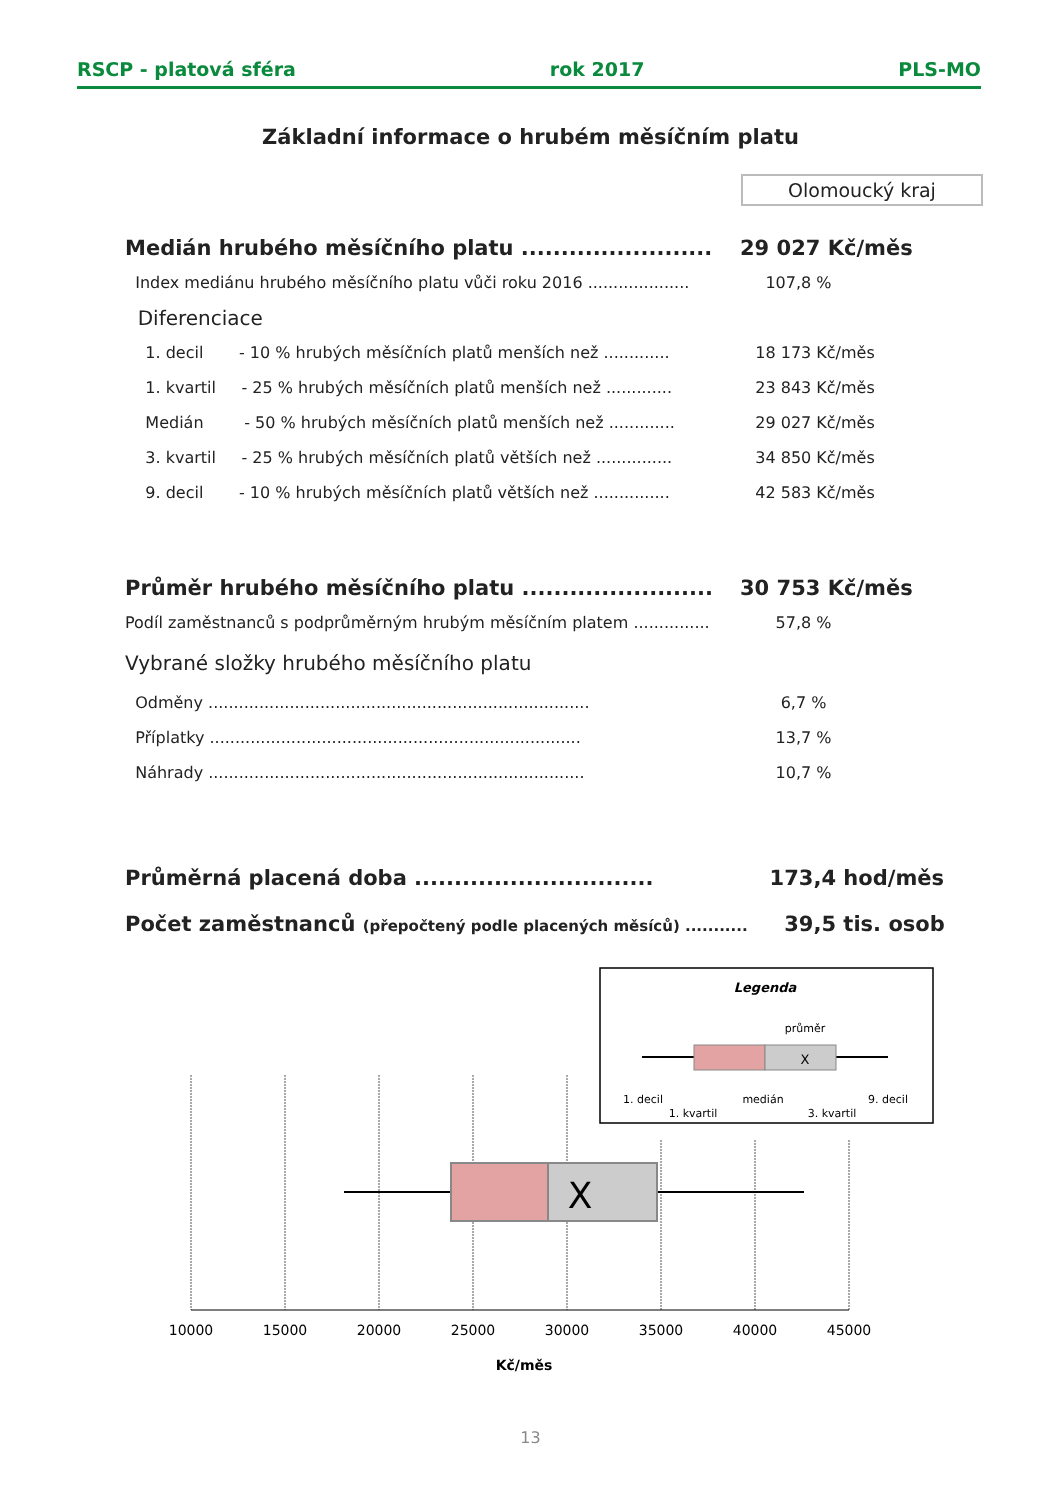RSCP - platová sféra rok 2017 PLS-MO
Základní informace o hrubém měsíčním platu
Olomoucký kraj
| Medián hrubého měsíčního platu ........................ | 29 027 Kč/měs |
| Index mediánu hrubého měsíčního platu vůči roku 2016 .................... | 107,8 % |
| Diferenciace | |
| 1. decil - 10 % hrubých měsíčních platů menších než ............. | 18 173 Kč/měs |
| 1. kvartil - 25 % hrubých měsíčních platů menších než ............. | 23 843 Kč/měs |
| Medián - 50 % hrubých měsíčních platů menších než ............. | 29 027 Kč/měs |
| 3. kvartil - 25 % hrubých měsíčních platů větších než ............... | 34 850 Kč/měs |
| 9. decil - 10 % hrubých měsíčních platů větších než ............... | 42 583 Kč/měs |
| Průměr hrubého měsíčního platu ........................ | 30 753 Kč/měs |
| Podíl zaměstnanců s podprůměrným hrubým měsíčním platem ............... | 57,8 % |
| Vybrané složky hrubého měsíčního platu | |
| Odměny ........................................................................... | 6,7 % |
| Příplatky ......................................................................... | 13,7 % |
| Náhrady .......................................................................... | 10,7 % |
| Průměrná placená doba .............................. | 173,4 hod/měs |
| Počet zaměstnanců (přepočtený podle placených měsíců) ........... | 39,5 tis. osob |
Legenda
průměr
X
1. decil
1. kvartil
medián
3. kvartil
9. decil
X
10000
15000
20000
25000
30000
35000
40000
45000
Kč/měs
13